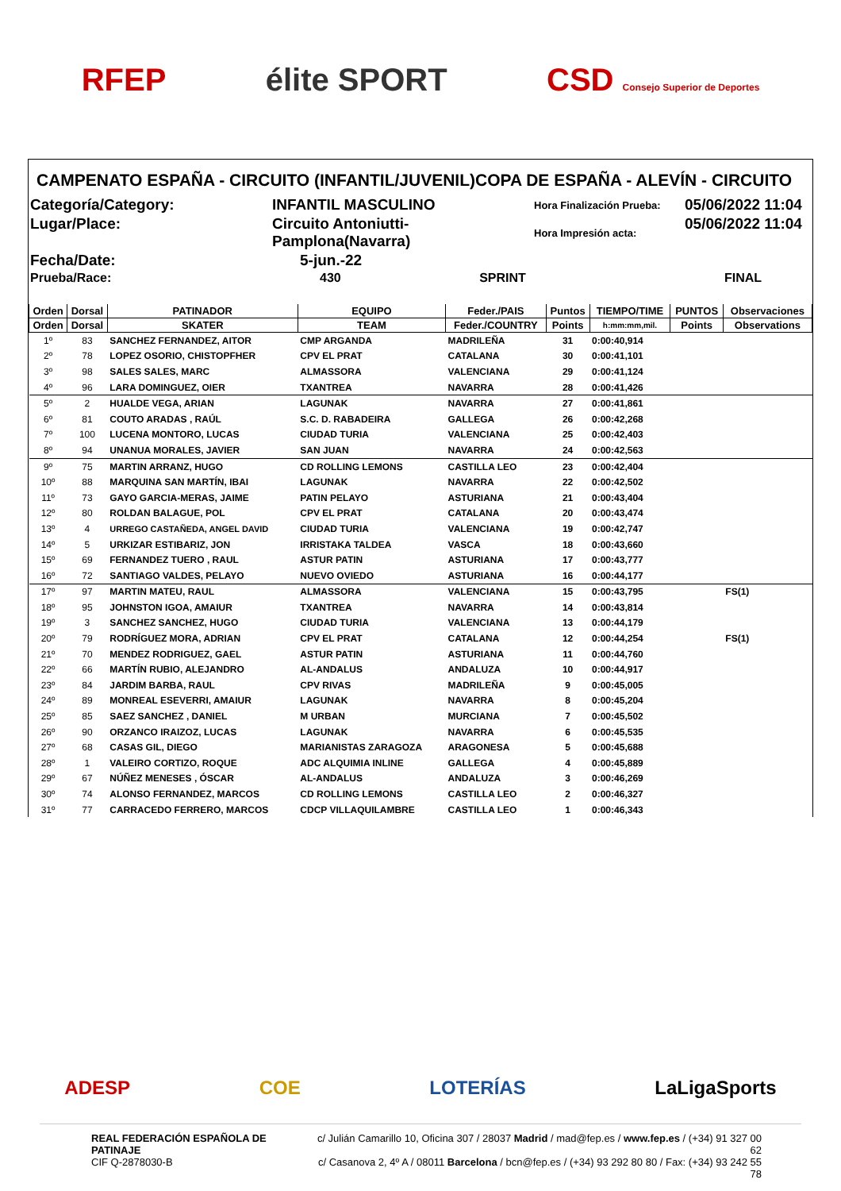RFEP élite SPORT CSD Consejo Superior de Deportes
CAMPENATO ESPAÑA - CIRCUITO (INFANTIL/JUVENIL)COPA DE ESPAÑA - ALEVÍN - CIRCUITO
Categoría/Category:
INFANTIL MASCULINO
Hora Finalización Prueba:
05/06/2022 11:04
Lugar/Place:
Circuito Antoniutti-Pamplona(Navarra)
Hora Impresión acta:
05/06/2022 11:04
Fecha/Date:
5-jun.-22
Prueba/Race:
430 SPRINT
FINAL
| Orden | Dorsal | PATINADOR | EQUIPO | Feder./PAIS | Puntos | TIEMPO/TIME | PUNTOS | Observaciones |
| --- | --- | --- | --- | --- | --- | --- | --- | --- |
| Orden | Dorsal | SKATER | TEAM | Feder./COUNTRY | Points | h:mm:mm,mil. | Points | Observations |
| 1º | 83 | SANCHEZ FERNANDEZ, AITOR | CMP ARGANDA | MADRILEÑA | 31 | 0:00:40,914 | | |
| 2º | 78 | LOPEZ OSORIO, CHISTOPFHER | CPV EL PRAT | CATALANA | 30 | 0:00:41,101 | | |
| 3º | 98 | SALES SALES, MARC | ALMASSORA | VALENCIANA | 29 | 0:00:41,124 | | |
| 4º | 96 | LARA DOMINGUEZ, OIER | TXANTREA | NAVARRA | 28 | 0:00:41,426 | | |
| 5º | 2 | HUALDE VEGA, ARIAN | LAGUNAK | NAVARRA | 27 | 0:00:41,861 | | |
| 6º | 81 | COUTO ARADAS , RAÚL | S.C. D. RABADEIRA | GALLEGA | 26 | 0:00:42,268 | | |
| 7º | 100 | LUCENA MONTORO, LUCAS | CIUDAD TURIA | VALENCIANA | 25 | 0:00:42,403 | | |
| 8º | 94 | UNANUA MORALES, JAVIER | SAN JUAN | NAVARRA | 24 | 0:00:42,563 | | |
| 9º | 75 | MARTIN ARRANZ, HUGO | CD ROLLING LEMONS | CASTILLA LEO | 23 | 0:00:42,404 | | |
| 10º | 88 | MARQUINA SAN MARTÍN, IBAI | LAGUNAK | NAVARRA | 22 | 0:00:42,502 | | |
| 11º | 73 | GAYO GARCIA-MERAS, JAIME | PATIN PELAYO | ASTURIANA | 21 | 0:00:43,404 | | |
| 12º | 80 | ROLDAN BALAGUE, POL | CPV EL PRAT | CATALANA | 20 | 0:00:43,474 | | |
| 13º | 4 | URREGO CASTAÑEDA, ANGEL DAVID | CIUDAD TURIA | VALENCIANA | 19 | 0:00:42,747 | | |
| 14º | 5 | URKIZAR ESTIBARIZ, JON | IRRISTAKA TALDEA | VASCA | 18 | 0:00:43,660 | | |
| 15º | 69 | FERNANDEZ TUERO , RAUL | ASTUR PATIN | ASTURIANA | 17 | 0:00:43,777 | | |
| 16º | 72 | SANTIAGO VALDES, PELAYO | NUEVO OVIEDO | ASTURIANA | 16 | 0:00:44,177 | | |
| 17º | 97 | MARTIN MATEU, RAUL | ALMASSORA | VALENCIANA | 15 | 0:00:43,795 | | FS(1) |
| 18º | 95 | JOHNSTON IGOA, AMAIUR | TXANTREA | NAVARRA | 14 | 0:00:43,814 | | |
| 19º | 3 | SANCHEZ SANCHEZ, HUGO | CIUDAD TURIA | VALENCIANA | 13 | 0:00:44,179 | | |
| 20º | 79 | RODRÍGUEZ MORA, ADRIAN | CPV EL PRAT | CATALANA | 12 | 0:00:44,254 | | FS(1) |
| 21º | 70 | MENDEZ RODRIGUEZ, GAEL | ASTUR PATIN | ASTURIANA | 11 | 0:00:44,760 | | |
| 22º | 66 | MARTÍN RUBIO, ALEJANDRO | AL-ANDALUS | ANDALUZA | 10 | 0:00:44,917 | | |
| 23º | 84 | JARDIM BARBA, RAUL | CPV RIVAS | MADRILEÑA | 9 | 0:00:45,005 | | |
| 24º | 89 | MONREAL ESEVERRI, AMAIUR | LAGUNAK | NAVARRA | 8 | 0:00:45,204 | | |
| 25º | 85 | SAEZ SANCHEZ , DANIEL | M URBAN | MURCIANA | 7 | 0:00:45,502 | | |
| 26º | 90 | ORZANCO IRAIZOZ, LUCAS | LAGUNAK | NAVARRA | 6 | 0:00:45,535 | | |
| 27º | 68 | CASAS GIL, DIEGO | MARIANISTAS ZARAGOZA | ARAGONESA | 5 | 0:00:45,688 | | |
| 28º | 1 | VALEIRO CORTIZO, ROQUE | ADC ALQUIMIA INLINE | GALLEGA | 4 | 0:00:45,889 | | |
| 29º | 67 | NÚÑEZ MENESES , ÓSCAR | AL-ANDALUS | ANDALUZA | 3 | 0:00:46,269 | | |
| 30º | 74 | ALONSO FERNANDEZ, MARCOS | CD ROLLING LEMONS | CASTILLA LEO | 2 | 0:00:46,327 | | |
| 31º | 77 | CARRACEDO FERRERO, MARCOS | CDCP VILLAQUILAMBRE | CASTILLA LEO | 1 | 0:00:46,343 | | |
ADESP COE LOTERÍAS LaLigaSports
REAL FEDERACIÓN ESPAÑOLA DE PATINAJE
CIF Q-2878030-B
c/ Julián Camarillo 10, Oficina 307 / 28037 Madrid / mad@fep.es / www.fep.es / (+34) 91 327 00 62
c/ Casanova 2, 4º A / 08011 Barcelona / bcn@fep.es / (+34) 93 292 80 80 / Fax: (+34) 93 242 55 78